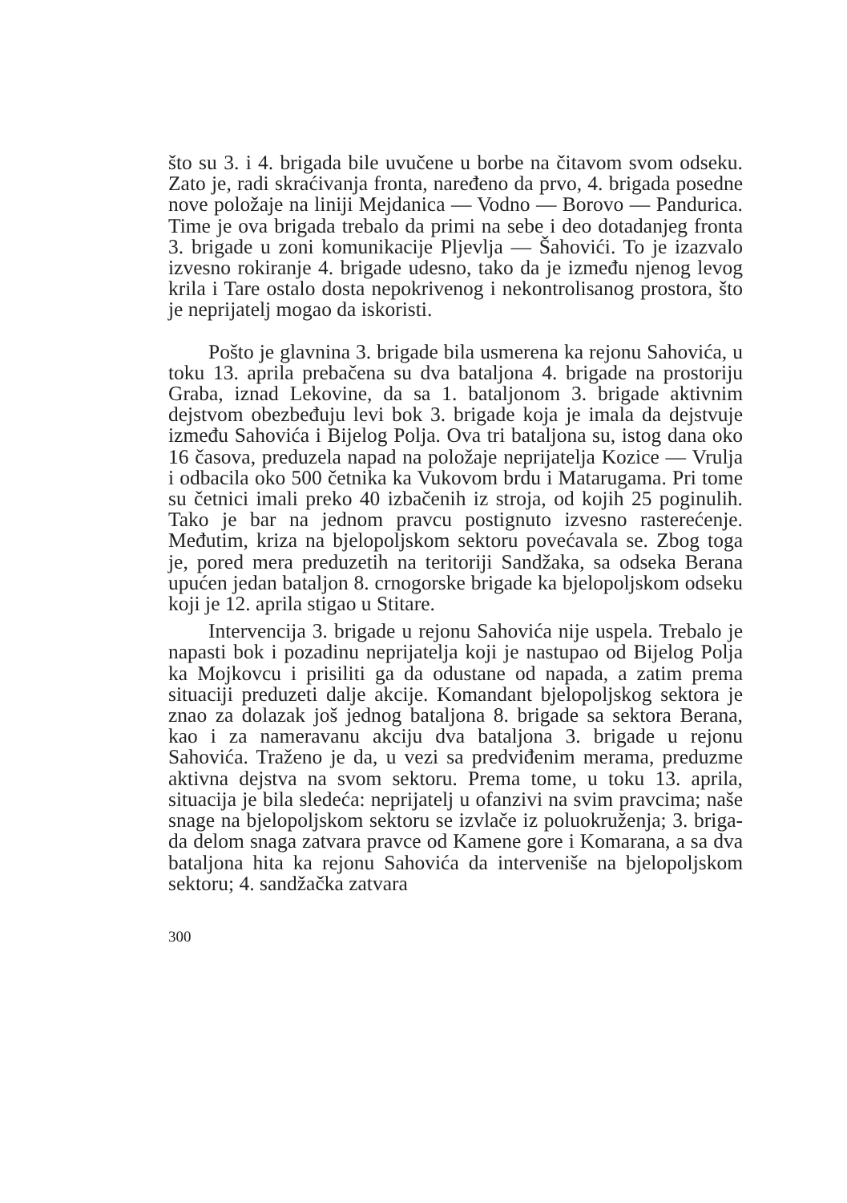što su 3. i 4. brigada bile uvučene u borbe na čitavom svom odseku. Zato je, radi skraćivanja fronta, naređeno da prvo, 4. brigada posedne nove položaje na liniji Mej­danica — Vodno — Borovo — Pandurica. Time je ova brigada trebalo da primi na sebe i deo dotadanjeg fronta 3. brigade u zoni komunikacije Pljevlja — Šahovići. To je izazvalo izvesno rokiranje 4. brigade udesno, tako da je između njenog levog krila i Tare ostalo dosta nepo­krivenog i nekontrolisanog prostora, što je neprijatelj mo­gao da iskoristi.
Pošto je glavnina 3. brigade bila usmerena ka rejonu Sahovića, u toku 13. aprila prebačena su dva bataljona 4. brigade na prostoriju Graba, iznad Lekovine, da sa 1. bataljonom 3. brigade aktivnim dejstvom obezbeđuju levi bok 3. brigade koja je imala da dejstvuje između Saho­vića i Bijelog Polja. Ova tri bataljona su, istog dana oko 16 časova, preduzela napad na položaje neprijatelja Ko­zice — Vrulja i odbacila oko 500 četnika ka Vukovom brdu i Matarugama. Pri tome su četnici imali preko 40 izbačenih iz stroja, od kojih 25 poginulih. Tako je bar na jednom pravcu postignuto izvesno rasterećenje. Međutim, kriza na bjelopoljskom sektoru povećavala se. Zbog toga je, pored mera preduzetih na teritoriji Sandžaka, sa od­seka Berana upućen jedan bataljon 8. crnogorske brigade ka bjelopoljskom odseku koji je 12. aprila stigao u Stitare.
Intervencija 3. brigade u rejonu Sahovića nije uspe­la. Trebalo je napasti bok i pozadinu neprijatelja koji je nastupao od Bijelog Polja ka Mojkovcu i prisiliti ga da odustane od napada, a zatim prema situaciji preduzeti dalje akcije. Komandant bjelopoljskog sektora je znao za dolazak još jednog bataljona 8. brigade sa sektora Berana, kao i za nameravanu akciju dva bataljona 3. brigade u rejonu Sahovića. Traženo je da, u vezi sa predviđenim merama, preduzme aktivna dejstva na svom sektoru. Pre­ma tome, u toku 13. aprila, situacija je bila sledeća: ne­prijatelj u ofanzivi na svim pravcima; naše snage na bje­lopoljskom sektoru se izvlače iz poluokruženja; 3. briga­da delom snaga zatvara pravce od Kamene gore i Koma­rana, a sa dva bataljona hita ka rejonu Sahovića da inter­veniše na bjelopoljskom sektoru; 4. sandžačka zatvara
300